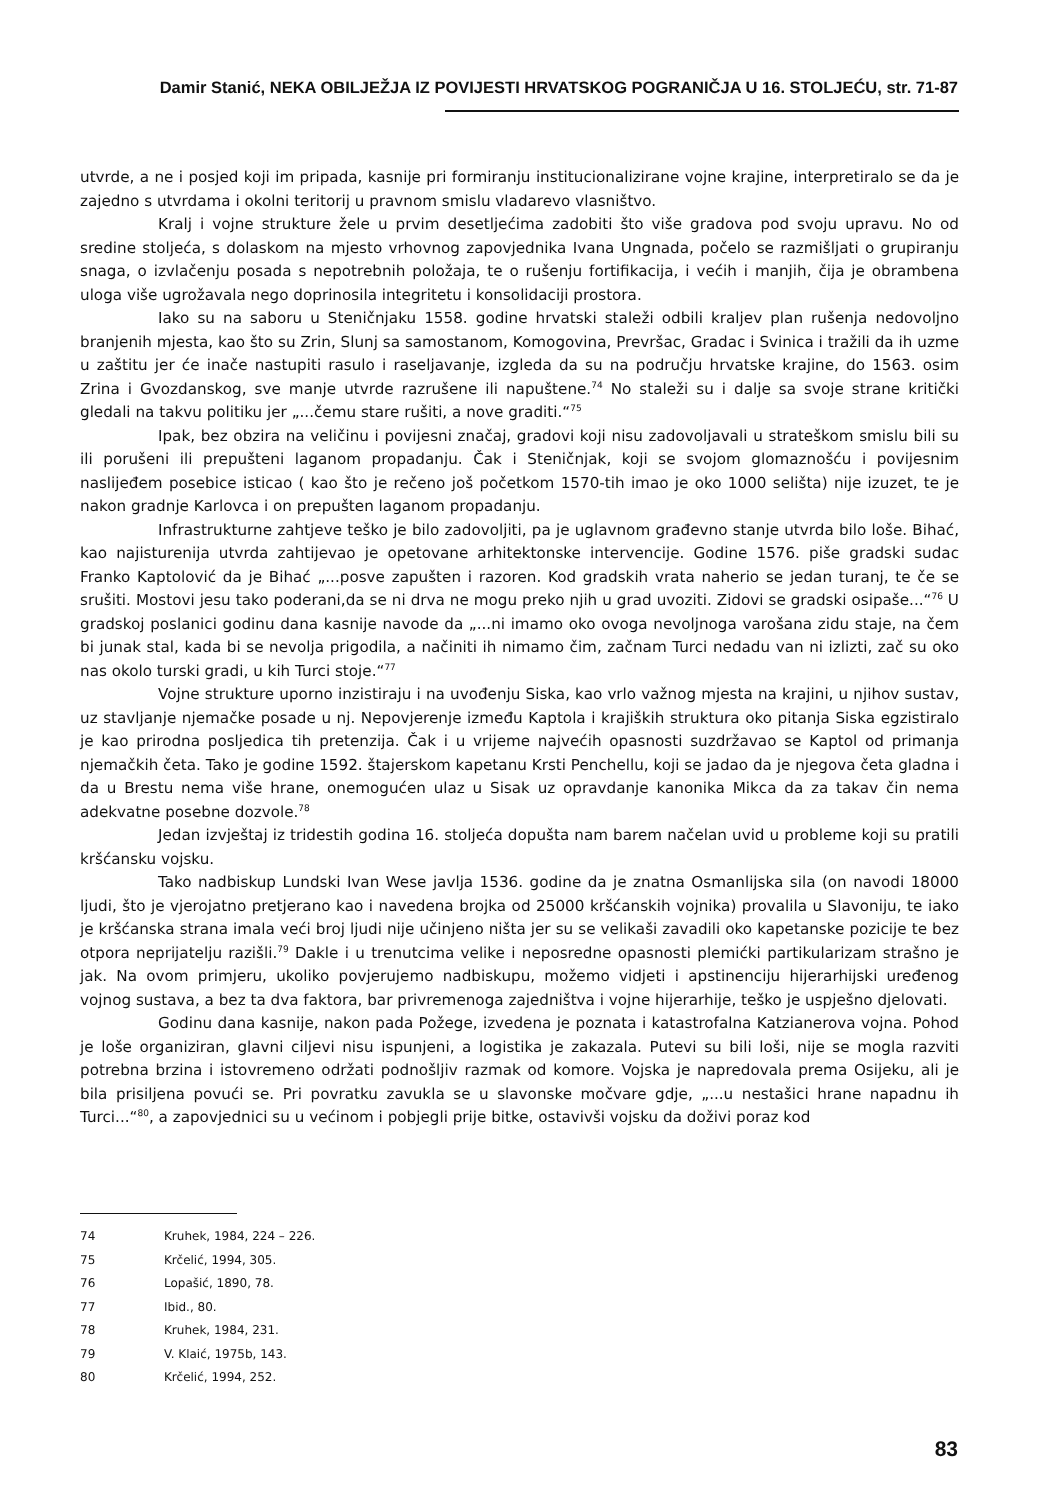Damir Stanić, NEKA OBILJEŽJA IZ POVIJESTI HRVATSKOG POGRANIČJA U 16. STOLJEĆU, str. 71-87
utvrde, a ne i posjed koji im pripada, kasnije pri formiranju institucionalizirane vojne krajine, interpretiralo se da je zajedno s utvrdama i okolni teritorij u pravnom smislu vladarevo vlasništvo.
Kralj i vojne strukture žele u prvim desetljećima zadobiti što više gradova pod svoju upravu. No od sredine stoljeća, s dolaskom na mjesto vrhovnog zapovjednika Ivana Ungnada, počelo se razmišljati o grupiranju snaga, o izvlačenju posada s nepotrebnih položaja, te o rušenju fortifikacija, i većih i manjih, čija je obrambena uloga više ugrožavala nego doprinosila integritetu i konsolidaciji prostora.
Iako su na saboru u Steničnjaku 1558. godine hrvatski staleži odbili kraljev plan rušenja nedovoljno branjenih mjesta, kao što su Zrin, Slunj sa samostanom, Komogovina, Prevršac, Gradac i Svinica i tražili da ih uzme u zaštitu jer će inače nastupiti rasulo i raseljavanje, izgleda da su na području hrvatske krajine, do 1563. osim Zrina i Gvozdanskog, sve manje utvrde razrušene ili napuštene.<sup>74</sup> No staleži su i dalje sa svoje strane kritički gledali na takvu politiku jer „...čemu stare rušiti, a nove graditi.“<sup>75</sup>
Ipak, bez obzira na veličinu i povijesni značaj, gradovi koji nisu zadovoljavali u strateškom smislu bili su ili porušeni ili prepušteni laganom propadanju. Čak i Steničnjak, koji se svojom glomaznošću i povijesnim naslijeđem posebice isticao ( kao što je rečeno još početkom 1570-tih imao je oko 1000 selišta) nije izuzet, te je nakon gradnje Karlovca i on prepušten laganom propadanju.
Infrastrukturne zahtjeve teško je bilo zadovoljiti, pa je uglavnom građevno stanje utvrda bilo loše. Bihać, kao najisturenija utvrda zahtijevao je opetovane arhitektonske intervencije. Godine 1576. piše gradski sudac Franko Kaptolović da je Bihać „...posve zapušten i razoren. Kod gradskih vrata naherio se jedan turanj, te če se srušiti. Mostovi jesu tako poderani,da se ni drva ne mogu preko njih u grad uvoziti. Zidovi se gradski osipaše...“<sup>76</sup> U gradskoj poslanici godinu dana kasnije navode da „...ni imamo oko ovoga nevoljnoga varošana zidu staje, na čem bi junak stal, kada bi se nevolja prigodila, a načiniti ih nimamo čim, začnam Turci nedadu van ni izlizti, zač su oko nas okolo turski gradi, u kih Turci stoje.“<sup>77</sup>
Vojne strukture uporno inzistiraju i na uvođenju Siska, kao vrlo važnog mjesta na krajini, u njihov sustav, uz stavljanje njemačke posade u nj. Nepovjerenje između Kaptola i krajiških struktura oko pitanja Siska egzistiralo je kao prirodna posljedica tih pretenzija. Čak i u vrijeme najvećih opasnosti suzdržavao se Kaptol od primanja njemačkih četa. Tako je godine 1592. štajerskom kapetanu Krsti Penchellu, koji se jadao da je njegova četa gladna i da u Brestu nema više hrane, onemogućen ulaz u Sisak uz opravdanje kanonika Mikca da za takav čin nema adekvatne posebne dozvole.<sup>78</sup>
Jedan izvještaj iz tridestih godina 16. stoljeća dopušta nam barem načelan uvid u probleme koji su pratili kršćansku vojsku.
Tako nadbiskup Lundski Ivan Wese javlja 1536. godine da je znatna Osmanlijska sila (on navodi 18000 ljudi, što je vjerojatno pretjerano kao i navedena brojka od 25000 kršćanskih vojnika) provalila u Slavoniju, te iako je kršćanska strana imala veći broj ljudi nije učinjeno ništa jer su se velikaši zavadili oko kapetanske pozicije te bez otpora neprijatelju razišli.<sup>79</sup> Dakle i u trenutcima velike i neposredne opasnosti plemićki partikularizam strašno je jak. Na ovom primjeru, ukoliko povjerujemo nadbiskupu, možemo vidjeti i apstinenciju hijerarhijski uređenog vojnog sustava, a bez ta dva faktora, bar privremenoga zajedništva i vojne hijerarhije, teško je uspješno djelovati.
Godinu dana kasnije, nakon pada Požege, izvedena je poznata i katastrofalna Katzianerova vojna. Pohod je loše organiziran, glavni ciljevi nisu ispunjeni, a logistika je zakazala. Putevi su bili loši, nije se mogla razviti potrebna brzina i istovremeno održati podnošljiv razmak od komore. Vojska je napredovala prema Osijeku, ali je bila prisiljena povući se. Pri povratku zavukla se u slavonske močvare gdje, „...u nestašici hrane napadnu ih Turci...“<sup>80</sup>, a zapovjednici su u većinom i pobjegli prije bitke, ostavivši vojsku da doživi poraz kod
74 Kruhek, 1984, 224 – 226.
75 Krčelić, 1994, 305.
76 Lopašić, 1890, 78.
77 Ibid., 80.
78 Kruhek, 1984, 231.
79 V. Klaić, 1975b, 143.
80 Krčelić, 1994, 252.
83